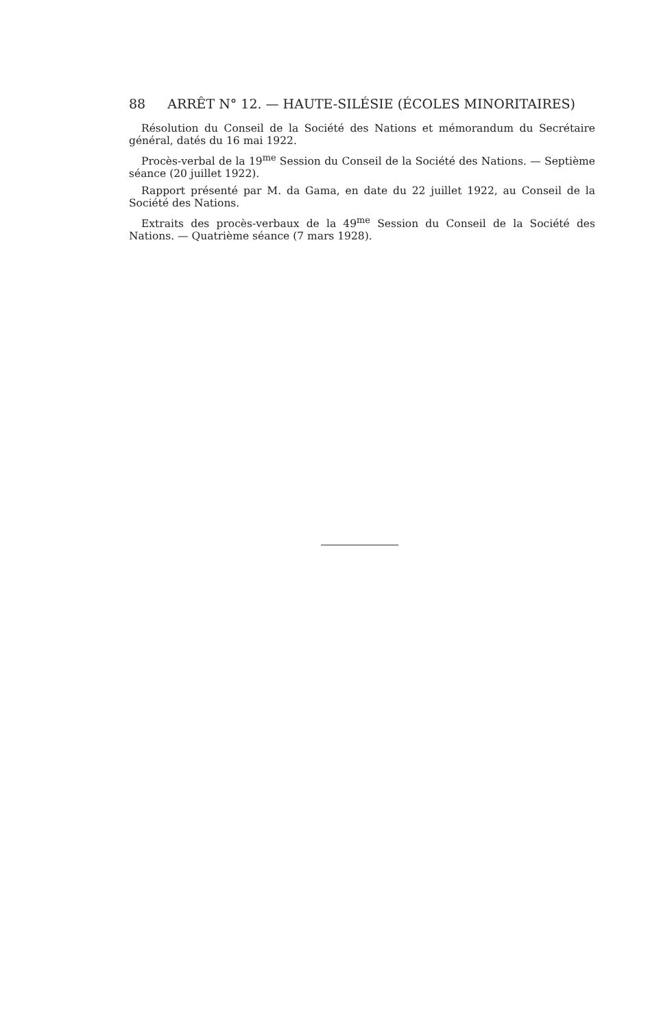88 ARRÊT N° 12. — HAUTE-SILÉSIE (ÉCOLES MINORITAIRES)
Résolution du Conseil de la Société des Nations et mémorandum du Secrétaire général, datés du 16 mai 1922.
Procès-verbal de la 19<sup>me</sup> Session du Conseil de la Société des Nations. — Septième séance (20 juillet 1922).
Rapport présenté par M. da Gama, en date du 22 juillet 1922, au Conseil de la Société des Nations.
Extraits des procès-verbaux de la 49<sup>me</sup> Session du Conseil de la Société des Nations. — Quatrième séance (7 mars 1928).